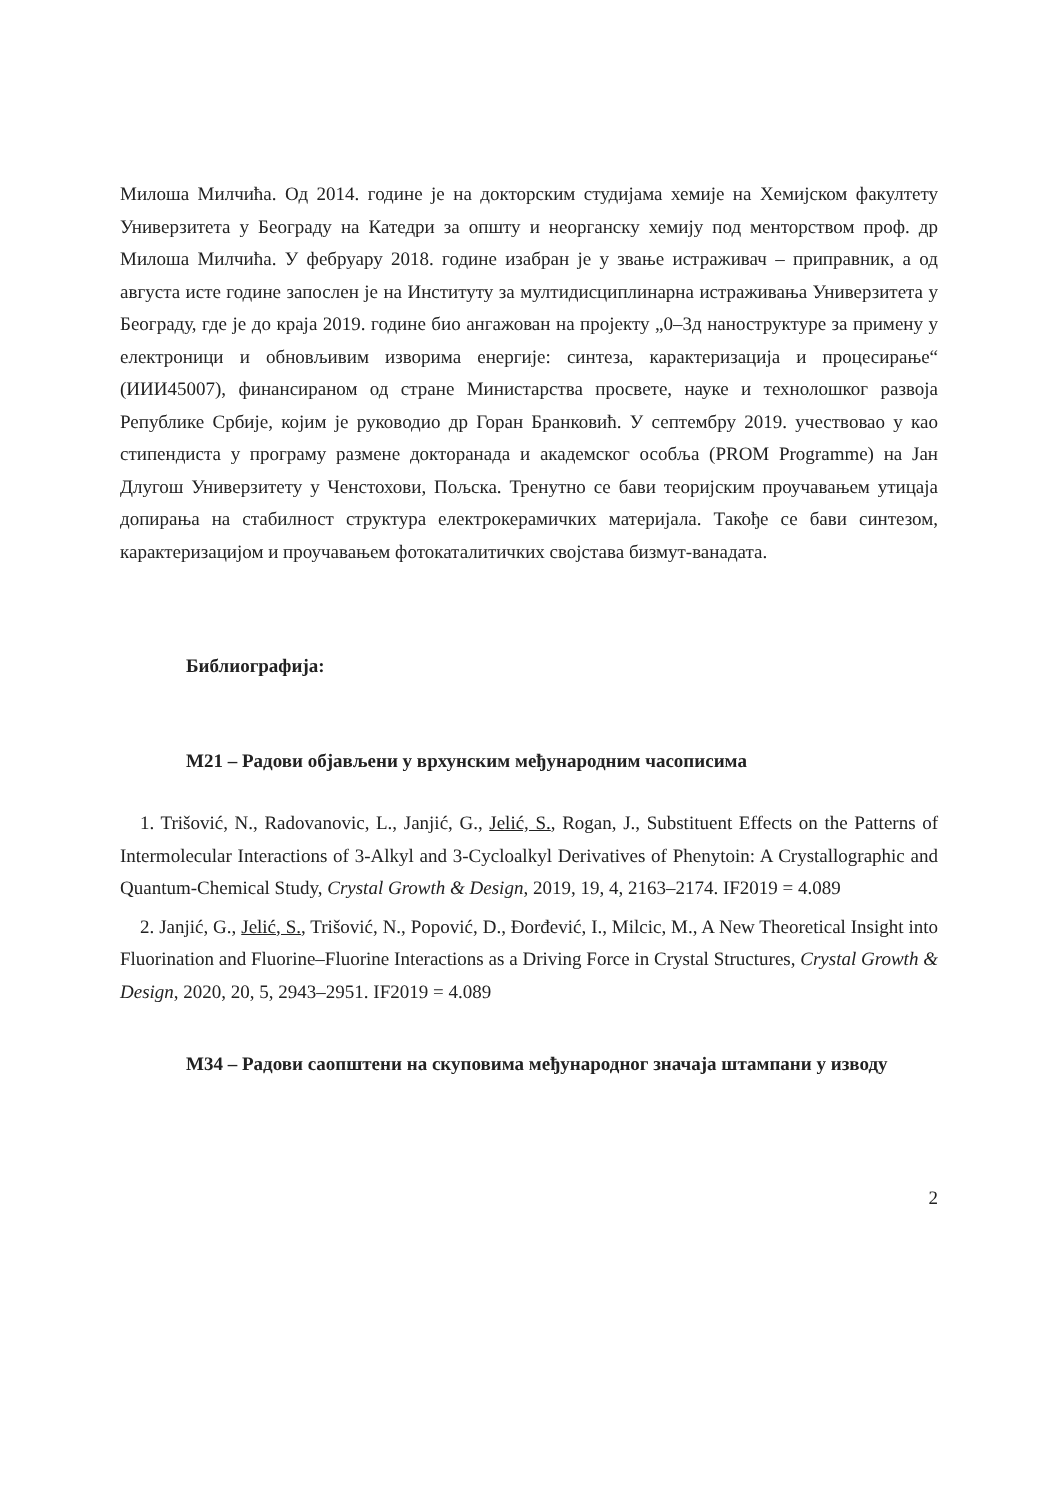Милоша Милчића. Од 2014. године је на докторским студијама хемије на Хемијском факултету Универзитета у Београду на Катедри за општу и неорганску хемију под менторством проф. др Милоша Милчића. У фебруару 2018. године изабран је у звање истраживач – приправник, а од августа исте године запослен је на Институту за мултидисциплинарна истраживања Универзитета у Београду, где је до краја 2019. године био ангажован на пројекту „0–3д наноструктуре за примену у електроници и обновљивим изворима енергије: синтеза, карактеризација и процесирање“ (ИИИ45007), финансираном од стране Министарства просвете, науке и технолошког развоја Републике Србије, којим је руководио др Горан Бранковић. У септембру 2019. учествовао у као стипендиста у програму размене докторанада и академског особља (PROM Programme) на Јан Длугош Универзитету у Ченстохови, Пољска. Тренутно се бави теоријским проучавањем утицаја допирања на стабилност структура електрокерамичких материјала. Такође се бави синтезом, карактеризацијом и проучавањем фотокаталитичких својстава бизмут-ванадата.
Библиографија:
М21 – Радови објављени у врхунским међународним часописима
1. Trišović, N., Radovanovic, L., Janjić, G., Jelić, S., Rogan, J., Substituent Effects on the Patterns of Intermolecular Interactions of 3-Alkyl and 3-Cycloalkyl Derivatives of Phenytoin: A Crystallographic and Quantum-Chemical Study, Crystal Growth & Design, 2019, 19, 4, 2163–2174. IF2019 = 4.089
2. Janjić, G., Jelić, S., Trišović, N., Popović, D., Đorđević, I., Milcic, M., A New Theoretical Insight into Fluorination and Fluorine–Fluorine Interactions as a Driving Force in Crystal Structures, Crystal Growth & Design, 2020, 20, 5, 2943–2951. IF2019 = 4.089
М34 – Радови саопштени на скуповима међународног значаја штампани у изводу
2